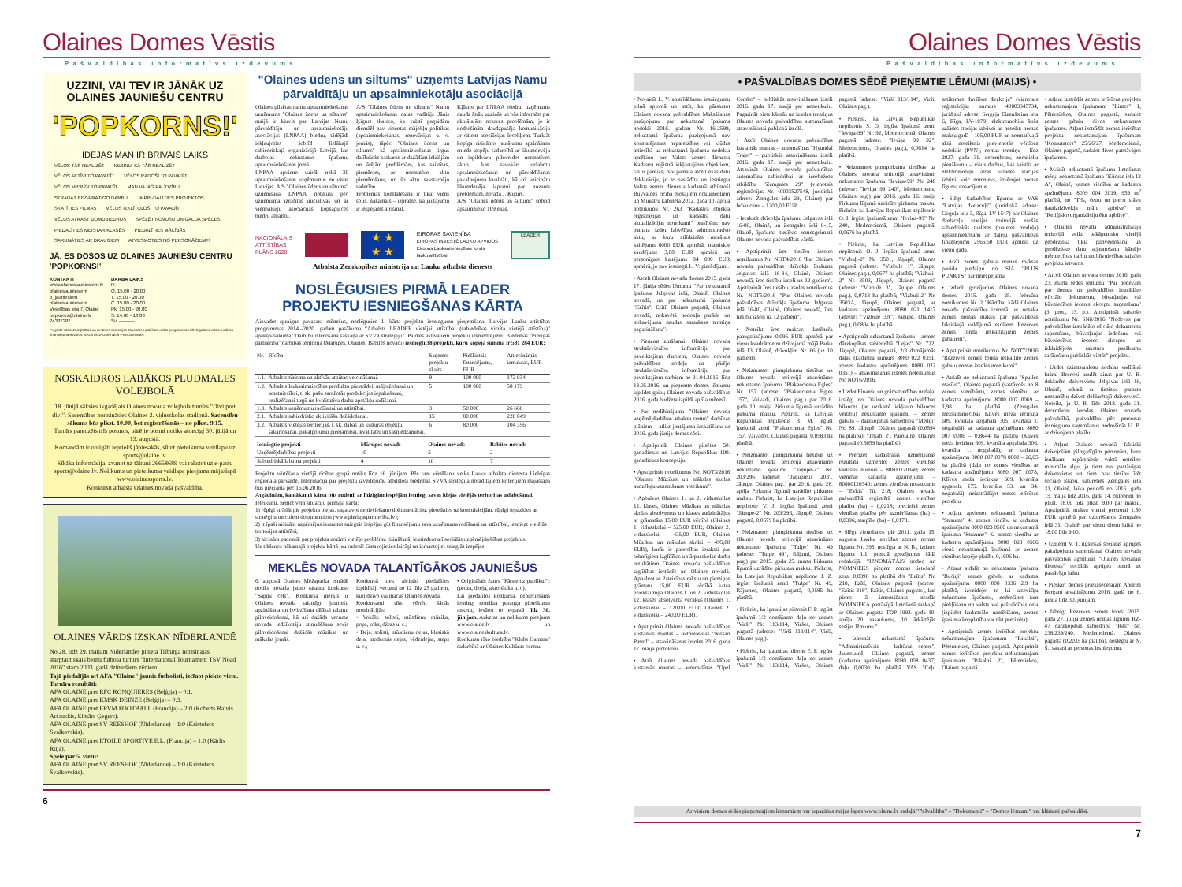Olaines Domes Vēstis
Pašvaldības informatīvs izdevums
UZZINI, VAI TEV IR JĀNĀK UZ OLAINES JAUNIEŠU CENTRU
'POPKORNS!'
IDEJAS MAN IR BRĪVAIS LAIKS
VĒLOS TĀS REALIZĒT NEZINU, KĀ TĀS REALIZĒT VĒLOS AKTĪVI TO PAVADĪT VĒLOS RADOŠI TO PAVADĪT VĒLOS MIERĪGI TO PAVADĪT MAN VAJAG PALĪDZĪBU STRĀDĀT BEZ-PRĀTĪGO DARBU JĀ PIE-DALĪTIES PROJEKTOS SKATĪTIES FILMAS VĒLOS IZKLĪTOJOŠI TO PAVADĪT VĒLOS ATRAST DOMUBIEDRUS SPĒLĒT NOVUSU UN GALDA SPĒLES PIEDALĪTIES MEISTAR-KLASĒS PIEDALĪTIES MĀCĪBĀS SARUNĀTIES AR DRAUGIEM ATVESMOTIES NO PERSONĀŽIEM!!!
JĀ, ES DOŠOS UZ OLAINES JAUNIEŠU CENTRU 'POPKORNS!'
KONTAKTI
www.olainesjauniesiem.lv
olainesjauniesiem
o_jauniesiem
olainesjauniesiem
Veselības iela 7, Olaine
popkorns@olaine.lv
24337287
DARBA LAIKS
P. ----------
O. 15.00 - 20.00
T. 15.00 - 20.00
C. 15.00 - 20.00
Pk. 15.00 - 20.00
S. 14.00 - 18.00
Sv. ----------
Projekts īstenots Izglītības un zinātnes ministrijas Jaunatnes politikas valsts programmas 2016.gadam valsts budžeta finansējuma ietvaros. VALSTS JAUNATNES PROGRAMMA
NOSKAIDROS LABĀKOS PLUDMALES VOLEJBOLĀ
18. jūnijā sāksies ikgadējais Olaines novada volejbola turnīrs "Divi pret divi". Sacensības norisināsies Olaines 2. vidusskolas stadionā. Sacensību sākums būs plkst. 10.00, bet reģistrēšanās – no plkst. 9.15.
Turnīrs paredzēts trīs posmos, pārējie posmi notiks attiecīgi 30. jūlijā un 13. augustā.
Komandām ir obligāti iepriekš jāpiesakās, sūtot pieteikuma veidlapu uz sports@olaine.lv.
Sīkāka informācija, zvanot uz tālruni 26658689 vai rakstot uz e-pastu sports@olaine.lv. Nolikums un pieteikuma veidlapa pieejama mājaslapā www.olainessports.lv.
Konkursu atbalsta Olaines novada pašvaldība.
OLAINES VĀRDS IZSKAN NĪDERLANDĒ
No 28. līdz 29. maijam Nīderlandes pilsētā Tilburgā norisinājās starptautiskais bērnu futbola turnīrs "International Tournament TSV Noad 2016" starp 2003. gadā dzimušiem zēniem.
Tajā piedalījās arī AFA "Olaine" jaunie futbolisti, izcīnot piekto vietu.
Turnīra rezultāti:
AFA OLAINE pret RFC RONQUIERES (Beļģija) – 0:1.
AFA OLAINE pret KMSK DEINZE (Beļģija) – 0:3.
AFA OLAINE pret ERVM FOOTBALL (Francija) – 2:0 (Roberts Raivis Aršauskis, Elmārs Ģeģers).
AFA OLAINE pret SV REESHOF (Nīderlande) – 1:0 (Kristofers Švalkovskis).
AFA OLAINE pret ETOILE SPORTIVE E.L. (Francija) – 1:0 (Kārlis Rūja).
Spēle par 5. vietu:
AFA OLAINE pret SV REESHOF (Nīderlande) – 1:0 (Kristofers Švalkovskis).
"Olaines ūdens un siltums" uzņemts Latvijas Namu pārvaldītāju un apsaimniekotāju asociācijā
Olaines pilsētas namu apsaimniekošanas uzņēmums "Olaines ūdens un siltums" maijā ir kļuvis par Latvijas Namu pārvaldītāju un apsaimniekotāju asociācijas (LNPAA) biedru, tādējādi iekļaujoties šobrīd lielākajā sabiedriskajā organizācijā Latvijā, kas darbojas nekustamo īpašumu apsaimniekošanas jomā.
LNPAA apvieno vairāk nekā 30 apsaimniekošanas uzņēmumus no visas Latvijas. A/S "Olaines ūdens un siltums" uzņemšana LNPAA notikusi pēc uzņēmuma izrādītas iniciatīvas un ar vienbalsīgu asociācijas kopsapulces biedru atbalstu.
A/S "Olaines ūdens un siltums" Namu apsaimniekošanas daļas vadītājs Jānis Ķigurs skaidro, ka valstī pagaidām diemžēl nav vienotas mājokļu politikas (apsaimniekošanas, renovācijas u. c. jomās), tāpēc "Olaines ūdens un siltums" kā apsaimniekošanas tirgus dalībnieks saskaras ar dažādām iekšējām un ārējām problēmām, kas saistītas, piemēram, ar normatīvo aktu piemērošanu, un šo aktu savstarpējo saderību.
Problēmas konstatēšana ir tikai viens solis, nākamais – izpratne, kā jautājumu ir iespējams atrisināt.
Kļūstot par LNPAA biedru, uzņēmums daudz ātrāk uzzinās un būs informēts par aktuālajām nozares problēmām, jo ir nodrošināta daudzpusēja komunikācija ar citiem asociācijas locekļiem. Turklāt kopīga risināmo jautājumu apzināšana sniedz iespēju sadarbībā ar likumdevēju un izpildvaru pilnveidot normatīvos aktus, kas savukārt uzlabotu apsaimniekošanas un pārvaldīšanas pakalpojuma kvalitāti, kā arī veicinātu likumdevēja izpratni par nozares problēmām, norāda J. Ķigurs.
A/S "Olaines ūdens un siltums" šobrīd apsaimnieko 109 ēkas.
NACIONĀLAIS
ATTĪSTĪBAS
PLĀNS 2020
★ ★
★ ★
EIROPAS SAVIENĪBA
EIROPAS INVESTĒ LAUKU APVIDOS
Eiropas Lauksaimniecības fonds
lauku attīstībai
LEADER
Atbalsta Zemkopības ministrija un Lauku atbalsta dienests
NOSLĒGUSIES PIRMĀ LEADER PROJEKTU IESNIEGŠANAS KĀRTA
Aizvadot spraigus pavasara mēnešus, noslēgusies 1. kārta projektu iesniegumu pieņemšanai Latvijas Lauku attīstības programmas 2014.–2020. gadam pasākuma "Atbalsts LEADER vietējai attīstībai (sabiedrības virzīta vietējā attīstība)" apakšpasākumā "Darbību īstenošana saskaņā ar SVVA stratēģiju". Paldies aktīvajiem projektu iesniedzējiem! Biedrības "Pierīgas partnerība" darbības teritorijā (Mārupes, Olaines, Babītes novadi) iesniegti 38 projekti, kuru kopējā summa ir 581 284 EUR:
| Nr. | Rīcība | Saņemto projektu skaits | Piešķirtais finansējums, EUR | Attiecināmās izmaksas, EUR |
| --- | --- | --- | --- | --- |
| 1.1. | Atbalsts tūrisma un aktīvās atpūtas veicināšanai. | 9 | 100 000 | 172 034 |
| 1.2. | Atbalsts lauksaimniecības produktu pārstrādei, mājražošanai un amatniecībai, t. sk. pašu saražotās produkcijas iepakošanai, realizēšanai tirgū un kvalitatīva darba apstākļu radīšanai. | 5 | 100 000 | 58 179 |
| 1.3. | Atbalsts uzņēmumu radīšanai un attīstībai. | 3 | 50 000 | 26 666 |
| 2.1. | Atbalsts sabiedrisko aktivitāšu dažādošanai. | 15 | 80 000 | 220 049 |
| 3.2. | Atbalsts vietējās teritorijas, t. sk. dabas un kultūras objektu, sakārtošanai, pakalpojumu pieejamībai, kvalitātei un sasniedzamībai. | 6 | 80 000 | 104 356 |
| Iesniegtie projekti | Mārupes novads | Olaines novads | Babītes novads |
| --- | --- | --- | --- |
| Uzņēmējdarbības projekti | 10 | 5 | 2 |
| Sabiedriskā labuma projekti | 4 | 10 | 7 |
Projektu vērtēšana vietējā rīcības grupā notiks līdz 16. jūnijam. Pēc tam vērtēšanu veiks Lauku atbalsta dienesta Lielrīgas reģionālā pārvalde. Informācija par projektu izvērtējumu atbilstoši biedrības SVVA stratēģijā norādītajiem kritērijiem mājaslapā būs pieejama pēc 16.06.2016.
Atgādinām, ka nākamā kārta būs rudenī, ar līdzīgām iespējām iesniegt savas idejas vietējās teritorijas uzlabošanai.
Ieteikumi, ņemot vērā situāciju pirmajā kārtā:
1) rūpīgi strādāt pie projekta idejas, sagatavot nepieciešamo dokumentāciju, pieteikties uz konsultācijām, rūpīgi iepazīties ar stratēģiju un citiem dokumentiem (www.pierigaspartneriba.lv);
2) it īpaši aicinām uzņēmējus izmantot sniegtās iespējas gūt finansējumu sava uzņēmuma radīšanai un attīstībai, iesniegt vietējās teritorijas attīstībā;
3) aicinām padomāt par projekta nozīmi vietējo problēmu risināšanā, iesniedzot arī sociālās uzņēmējdarbības projektus.
Uz tikšanos nākamajā projektu kārtā jau rudenī! Gatavojieties laicīgi un izmantojiet sniegtās iespējas!
MEKLĒS NOVADA TALANTĪGĀKOS JAUNIEŠUS
6. augustā Olaines Mežaparka estrādē notiks novada jauno talantu konkurss "Sapņu celš". Konkursa mērķis ir Olaines novada talantīgo jauniešu apzināšana un izvirzīšana tālākai talantu pilnveidošanai, kā arī dažāda vecuma novada iedzīvotāju stimulēšana sevis pilnveidošanai dažādās mūzikas un mākslas jomās.
Konkursā tiek aicināti piedalīties izpildītāji vecumā no 12 līdz 25 gadiem, kuri dzīvo vai mācās Olaines novadā.
Konkursanti tiks vērtēti šādās nominācijās:
• Vokāls: solisti, mūsdienu mūzika, pops, roks, džezs u. c.;
• Deja: solisti, mūsdienu dejas, klasiskā deja, modernās dejas, vēderdejas, steps u. c.;
• Oriģinālais žanrs "Pārsteidz publiku!": (proza, dzeja, akrobātika u. c).
Lai piedalītos konkursā, nepieciešams iesniegt noteikta parauga pieteikuma anketu, iesūtot to e-pastā līdz 30. jūnijam. Anketas un nolikums pieejams www.olaine.lv un www.olaineskultura.lv.
Konkursu rīko biedrība "Klubs Gamma" sadarbībā ar Olaines Kultūras centru.
6
Olaines Domes Vēstis
Pašvaldības informatīvs izdevums
• PAŠVALDĪBAS DOMES SĒDĒ PIEŅEMTIE LĒMUMI (MAIJS) •
• Noraidīt L. V. apstrīdēšanas iesniegumu pilnā apjomā un atzīt, ka: pārskatot Olaines novada pašvaldības Maksāšanas paziņojumu par nekustamā īpašuma nodokli 2016. gadam Nr. 16-2599, nekustamā īpašuma paziņojumā nav konstatējamas nepareizības vai kļūdas attiecībā uz nekustamā īpašuma nodokļa aprēķinu par Valsts zemes dienesta Kadastra reģistrā iekļautajiem objektiem, tas ir pareizs; nav pamata atcelt ēkas datu deklarāciju, jo to sastādīta un iesniegta Valsts zemes dienesta kadastrā atbilstoši Būvvaldes rīcībā esošajiem dokumentiem un Ministru kabineta 2012. gada 10. aprīļa noteikumu Nr. 263 "Kadastra objekta reģistrācijas un kadastra datu aktualizācijas noteikumi" prasībām; nav pamata izdot labvēlīgu administratīvo aktu, ar kuru atlīdzināts morālais kaitējums 6000 EUR apmērā, mantiskie zaudējumi 3,08 EUR apmērā un personīgais kaitējums 84 000 EUR apmērā, jo nav iesniegti L. V. pierādījumi.
• Atcelt Olaines novada domes 2015. gada 17. jūnija sēdes lēmumu "Par nekustamā īpašuma Jelgavas ielā, Olainē, Olaines novadā, un par nekustamā īpašuma "Ezītis", Ezītī, Olaines pagastā, Olaines novadā, nokavētā nodokļa parāda un nokavējuma naudas samaksas termiņa pagarināšanu".
• Pieņemt zināšanai: Olaines novada struktūrvienību informāciju par paveiktajiem darbiem, Olaines novada pašvaldības nodaļu un pārējo struktūrvienību informāciju par paveiktajiem darbiem no 21.04.2016. līdz 18.05.2016. un pieņemto domes lēmumu izpildes gaitu; Olaines novada pašvaldības 2016. gada budžeta izpildi aprīļa mēnesī.
• Par nodibinājuma "Olaines novada uzņēmējdarbības atbalsta centrs" darbības plāniem – atlikt jautājuma izskatīšanu uz 2016. gada jūnija domes sēdi.
• Apstiprināt Olaines pilsētas 50. gadadienas un Latvijas Republikas 100. gadadienas koncepciju.
• Apstiprināt noteikumus Nr. NOT3/2016 "Olaines Mūzikas un mākslas skolas audzēkņu uzņemšanas noteikumi".
• Apbalvot Olaines 1. un 2. vidusskolas 12. klases, Olaines Mūzikas un mākslas skolas absolventus un klases audzinātājus ar grāmatām 15,00 EUR vērtībā (Olaines 1. vidusskolai – 525,00 EUR; Olaines 2. vidusskolai – 435,00 EUR, Olaines Mūzikas un mākslas skolai – 495,00 EUR), kurās ir pateicības ieraksti par sekmīgiem izglītības un ārpusskolas darba rezultātiem Olaines novada pašvaldības izglītības iestādēs un Olaines novadā. Apbalvot ar Pateicības rakstu un piemiņas grāmatu 15,00 EUR vērtībā katra priekšzīmīgā Olaines 1. un 2. vidusskolas 12. klases absolventa vecākus (Olaines 1. vidusskolai – 120,00 EUR; Olaines 2. vidusskolai – 240,00 EUR).
• Apstiprināt Olaines novada pašvaldības kustamās mantas – automašīnas "Nissan Patrol" – atsavināšanas izsoles 2016. gada 17. maija protokolu.
• Atzīt Olaines novada pašvaldības kustamās mantas – automašīnas "Opel Combo" – publiskās atsavināšanas izsoli 2016. gada 17. maijā par nenotikušu. Pagarināt pieteikšanās un izsoles termiņus Olaines novada pašvaldības automašīnas atsavināšanai publiskā izsolē.
• Atzīt Olaines novada pašvaldības kustamās mantas – automašīnas "Hyundai Trajet" – publiskās atsavināšanas izsoli 2016. gada 17. maijā par nenotikušu. Atsavināt Olaines novada pašvaldības automašīnu sabiedrībai ar ierobežotu atbildību "Zemgales 29" (vienotais reģistrācijas Nr. 40003527548, juridiskā adrese: Zemgales iela 29, Olaine) par brīvu cenu – 1200,00 EUR.
• Ierakstīt dzīvokļa īpašumu Jelgavas ielā 16-80, Olainē, un Zemgales ielā 6-15, Olainē, īpašuma tiesības zemesgrāmatā Olaines novada pašvaldības vārdā.
• Apstiprināt īres tiesību izsoles noteikumus Nr. NOT4/2016 "Par Olaines novada pašvaldības dzīvokļa īpašuma Jelgavas ielā 16-84, Olainē, Olaines novadā, īres tiesību izsoli uz 12 gadiem". Apstiprināt īres tiesību izsoles noteikumus Nr. NOT5/2016 "Par Olaines novada pašvaldības dzīvokļa īpašuma Jelgavas ielā 16-80, Olainē, Olaines novadā, īres tiesību izsoli uz 12 gadiem".
• Noteikt īres maksas ikmēneša paaugstinājumu 0,096 EUR apmērā par vienu kvadrātmetru dzīvojamā mājā Parka ielā 13, Olainē, dzīvokļim Nr. 66 (uz 10 gadiem).
• Neizmantot pirmpirkuma tiesības uz Olaines novada teritorijā atsavināmo nekustamo īpašumu "Plakanciema Egles" Nr. 157 (adrese: "Plakanciema Egles 157", Vaivadi, Olaines pag.) par 2016. gada 10. maija Pirkuma līgumā uzrādīto pirkuma maksu. Piekrist, ka Latvijas Republikas nepilsonis B. M. iegūst īpašumā zemi "Plakanciema Egles" Nr. 157, Vaivados, Olaines pagastā, 0,0583 ha platībā.
• Neizmantot pirmpirkuma tiesības uz Olaines novada teritorijā atsavināmo nekustamo īpašumu "Jāņupe-2" Nr. 203/296 (adrese: "Jāņupietis 203", Jāņupe, Olaines pag.) par 2016. gada 28. aprīļa Pirkuma līgumā uzrādīto pirkuma maksu. Piekrist, ka Latvijas Republikas nepilsone V. J. iegūst īpašumā zemi "Jāņupe-2" Nr. 203/296, Jāņupē, Olaines pagastā, 0,0679 ha platībā.
• Neizmantot pirmpirkuma tiesības uz Olaines novada teritorijā atsavināmo nekustamo īpašumu "Tulpe" Nr. 49 (adrese: "Tulpe 49", Rājumi, Olaines pag.) par 2015. gada 25. marta Pirkuma līgumā uzrādīto pirkuma maksu. Piekrist, ka Latvijas Republikas nepilsone J. Z. iegūst īpašumā zemi "Tulpe" Nr. 49, Rājumos, Olaines pagastā, 0,0585 ha platībā.
• Piekrist, ka Igaunijas pilsonis F. P. iegūst īpašumā 1/2 domājamo daļu no zemes "Virši" Nr. 113/114, Viršos, Olaines pagastā (adrese: "Virši 113/114", Virši, Olaines pag.).
• Piekrist, ka Igaunijas pilsone E. P. iegūst īpašumā 1/2 domājamo daļu no zemes "Virši" Nr. 113/114, Viršos, Olaines pagastā (adrese: "Virši 113/114", Virši, Olaines pag.).
• Piekrist, ka Latvijas Republikas nepilsonis S. O. iegūst īpašumā zemi "Ieviņa-99" Nr. 92, Medemciemā, Olaines pagastā (adrese: "Ieviņa 99 92", Medemciems, Olaines pag.), 0,0614 ha platībā.
• Neizmantot pirmpirkuma tiesības uz Olaines novada teritorijā atsavināmo nekustamo īpašumu "Ieviņa-99" Nr. 240 (adrese: "Ieviņa 99 240", Medemciems, Olaines pag.) par 2016. gada 16. maija Pirkuma līgumā uzrādīto pirkuma maksu. Piekrist, ka Latvijas Republikas nepilsonis O. I. iegūst īpašumā zemi "Ieviņa-99" Nr. 240, Medemciemā, Olaines pagastā, 0,0676 ha platībā.
• Piekrist, ka Latvijas Republikas nepilsonis O. J. iegūst īpašumā zemi "Vizbuļi-2" Nr. 3501, Jāņupē, Olaines pagastā (adrese: "Vizbule 1", Jāņupe, Olaines pag.), 0,0677 ha platībā; "Vizbuļi-2" Nr. 3503, Jāņupē, Olaines pagastā (adrese: "Vizbule 3", Jāņupe, Olaines pag.), 0,0713 ha platībā; "Vizbuļi-2" Nr. 3503A, Jāņupē, Olaines pagastā, ar kadastra apzīmējumu 8080 021 1417 (adrese: "Vizbule 3A", Jāņupe, Olaines pag.), 0,0804 ha platībā.
• Apstiprināt nekustamā īpašuma – zemes dārzkopības sabiedrībā "Lejas" Nr. 722, Jāņupē, Olaines pagastā, 2/3 domājamās daļas (kadastra numurs 8080 022 0351, zemes kadastra apzīmējums 8080 022 0351) – atsavināšanas izsoles noteikumus Nr. NOT6/2016.
• Uzdot Finanšu un grāmatvedības nodaļai izslēgt no Olaines novada pašvaldības bilances (ar uzskaitē iekļauto bilances vērtību) nekustamo īpašumu – zemes gabalu – dārzkopības sabiedrībā "Medņi" Nr. 89, Jāņupē, Olaines pagastā (0,0594 ha platībā); "Jēkabi 2", Pārolainē, Olaines pagastā (0,5059 ha platībā).
• Precizēt kadastrālās uzmērīšanas rezultātā uzmērīto: zemes vienības kadastra numurs – 80800120340; zemes vienības kadastra apzīmējums – 80800120340; zemes vienības nosaukums – "Ezītis" Nr. 218; Olaines novada pašvaldībā reģistrētā zemes vienības platība (ha) – 0,0218; precizētā zemes vienības platība pēc uzmērīšanas (ha) – 0,0396; starpība (ha) – 0,0178.
• Slēgt vienošanos pie 2011. gada 15. augusta Lauku apvidus zemes nomas līguma Nr. 395, noslīgta ar N. B., izdarot līguma 1.1. punktā grozījumus šādā redakcijā: "IZNOMĀTĀJS nodod un NOMNIEKS pieņem nomas lietošanā zemi 0,0396 ha platībā d/s "Ezītis" Nr. 218, Ezītī, Olaines pagastā (adrese: "Ezītis 218", Ezītis, Olaines pagasts), kas pirms tā iznomāšanas atradās NOMNIEKA pastāvīgā lietošanā saskaņā ar Olaines pagasta TDP 1992. gada 10. aprīļa 20. sasaukuma, 10. ārkārtējās sesijas lēmumu."
• Iznomāt nekustamā īpašuma "Administratīvais – kultūras centrs", Jaunolainē, Olaines pagastā, zemes (kadastra apzīmējums 8080 008 0437) daļu 0,0030 ha platībā VAS "Ceļu satiksmes drošības direkcija" (vienotais reģistrācijas numurs 40003345734, juridiskā adrese: Sergeja Eizenšteina iela 6, Rīga, LV-1079) elektromobiļu ātrās uzlādes stacijas izbūvei un noteikt: nomas maksu gadā – 105,00 EUR un normatīvajā aktā noteiktais pievienotās vērtības nodoklis (PVN); nomas termiņu – līdz 2027. gada 31. decembrim; nomnieka pienākumu – visus darbus, kas saistīti ar elektromobiļu ātrās uzlādes stacijas izbūvi, veic nomnieks, ievērojot nomas līguma nosacījumus.
• Slēgt Sadarbības līgumu ar VAS "Latvijas dzelzceļš" (juridiskā adrese: Gogoļa iela 3, Rīga, LV-1547) par Olaines dzelzceļa stacijas teritorijā esošās sabiedriskās tualetes (tualetes moduļa) apsaimniekošanu ar daļēju pašvaldības finansējumu 2566,50 EUR apmērā uz vienu gadu.
• Atzīt zemes gabala nomas maksas parāda piedziņu no SIA "PLUS PUNKTS" par neiespējamu.
• Izdarīt grozījumus Olaines novada domes 2015. gada 25. februāra noteikumos Nr. 2 "Kārtība, kādā Olaines novada pašvaldība iznomā un nosaka zemes nomas maksu par pašvaldības faktiskajā valdījumā esošiem Rezerves zemes fondā ieskaitītajiem zemes gabaliem".
• Apstiprināt noteikumus Nr. NOT7/2016 "Rezerves zemes fondā ieskaitīto zemes gabalu nomas izsoles noteikumi".
• Atdalīt no nekustamā īpašuma "Spulles masīvs", Olaines pagastā (sastāvošs no 8 zemes vienībām), zemes vienību: ar kadastra apzīmējumu 8080 007 0069 – 1,98 ha platībā (Zemgales mežsaimniecības Klīves meža iecirkņa 609. kvartāla apgabala 305. kvartāla 1. nogabalā); ar kadastra apzīmējumu 8080 007 0086 – 0,8644 ha platībā (Klīves meža iecirkņa 609. kvartāla apgabala 306. kvartāla 1. nogabalā); ar kadastra apzīmējumu 8080 007 0078 8002 – 26,65 ha platībā (daļa no zemes vienības ar kadastra apzīmējumu 8080 007 0078, Klīves meža iecirkņa 609. kvartāla apgabala 175. kvartāla 53. un 34. nogabalā); neizstrādājot zemes ierīcības projektu.
• Atļaut apvienot nekustamā īpašuma "Straume" 41 zemes vienību ar kadastra apzīmējumu 8080 023 0566 un nekustamā īpašuma "Straume" 42 zemes vienību ar kadastra apzīmējumu 8080 023 0566 vienā nekustamajā īpašumā ar zemes vienības kopējo platību 0,1606 ha.
• Atļaut atdalīt no nekustama īpašuma "Buciņi" zemes gabalu ar kadastra apzīmējumu 8080 008 0336 2,9 ha platībā, izveidojot to kā atsevišķu nekustamo īpašumu, nodrošinot tam piekļūšanu no valsts vai pašvaldības ceļa (izpildot kadastrālo uzmērīšanu, zemes īpašuma kopplatība var tikt precizēta).
• Apstiprināt zemes ierīcības projektu nekustamajam īpašumam "Pakalni", Pēterniekos, Olaines pagastā. Apstiprināt zemes ierīcības projektu nekustamajam īpašumam "Pakalni 2", Pēterniekos, Olaines pagastā.
• Atļaut izstrādāt zemes ierīcības projektu nekustamajam īpašumam "Lintes" 1, Pēterniekos, Olaines pagastā, sadalot zemes gabalu divos nekustamos īpašumos. Atļaut izstrādāt zemes ierīcības projektu nekustamajam īpašumam "Komutators" 25/26/27, Medemciemā, Olaines pagastā, sadalot divos patstāvīgos īpašumos.
• Mainīt nekustamā īpašuma lietošanas mērķi nekustamā īpašuma "Kūdras iela 12 A", Olainē, zemes vienībai ar kadastra apzīmējumu 8009 004 2019, 959 m<sup>2</sup> platībā, no "Trīs, četru un piecu stāvu daudzdzīvokļu māju apbūve" uz "Reliģisko organizāciju ēku apbūve".
• Olaines novada administratīvajā teritorijā veikt pakāpenisku vietējā ģeodēziskā tīkla pilnveidošanu un ģeodēzisko datu atjaunošanu kārtējo mērniecības darbu un būvniecības saistīto projektu ietvaros.
• Atcelt Olaines novada domes 2016. gada 23. marta sēdes lēmumu "Par nodevām par domes un pašvaldības izstrādāto oficiālo dokumentu, būvatļaujas vai būvniecības ieceres akceptu saņemšanu" (3. prot., 13. p.). Apstiprināt saistošo noteikumu Nr. SN6/2016 "Nodevas par pašvaldības izstrādāto oficiālo dokumentu saņemšanu, būvatļaujas izdošanu vai būvniecības ieceres akceptu un izklaidējoša rakstura pasākumu sarīkošanu publiskās vietās" projektu.
• Uzdot dzimtsarakstu nodaļas vadītājai Inārai Brencei anulēt ziņas par U. B. deklarēto dzīvesvietu Jelgavas ielā 16, Olainē, sakarā ar tiesiska pamata neesamību dzīvot deklarētajā dzīvesvietā. Noteikt, ja U. B. līdz 2018. gada 31. decembrim ierodas Olaines novada pašvaldībā, pašvaldība pēc personas iesnieguma saņemšanus nodrošinās U. B. ar dzīvojamo platību.
• Atļaut Olaines novadā faktiski dzīvojošām pilngadīgām personām, kuru ienākumi nepārsniedz valstī noteikto minimālo algu, ja tiem nav pastāvīgas dzīvesvietas un tiem nav tiesību īrēt sociālo istabu, uzturēties Zemgales ielā 31, Olainē, laika periodā no 2016. gada 15. maija līdz 2016. gada 14. oktobrim no plkst. 18.00 līdz plkst. 9.00 par maksu. Apstiprināt maksu vienai personai 1,50 EUR apmērā par uzturēšanos Zemgales ielā 31, Olainē, par vienu dienu laikā no 18.00 līdz 9.00.
• Uzņemt V. T. ilgstošas sociālās aprūpes pakalpojuma saņemšanai Olaines novada pašvaldības aģentūras "Olaines sociālais dienests" sociālās aprūpes centrā uz pastāvīgu laiku.
• Piešķirt domes priekšsēdētājam Andrim Bergam atvaļinājumu 2016. gadā no 6. jūnija līdz 30. jūnijam.
• Izbeigt Rezerves zemes fonda 2015. gada 27. jūlija zemes nomas līgumu RZ-47 dārzkopības sabiedrībā "Rīts" Nr. 238/239/240, Medemciemā, Olaines pagastā (0,2035 ha platībā), noslēgtu ar Ņ. Š., sakarā ar personas iesniegumu.
Ar visiem domes sēdēs pieņemtajiem lēmumiem var iepazīties mājas lapas www.olaine.lv sadaļā "Pašvaldība" – "Dokumenti" – "Domes lēmumi" vai klātienē pašvaldībā.
7